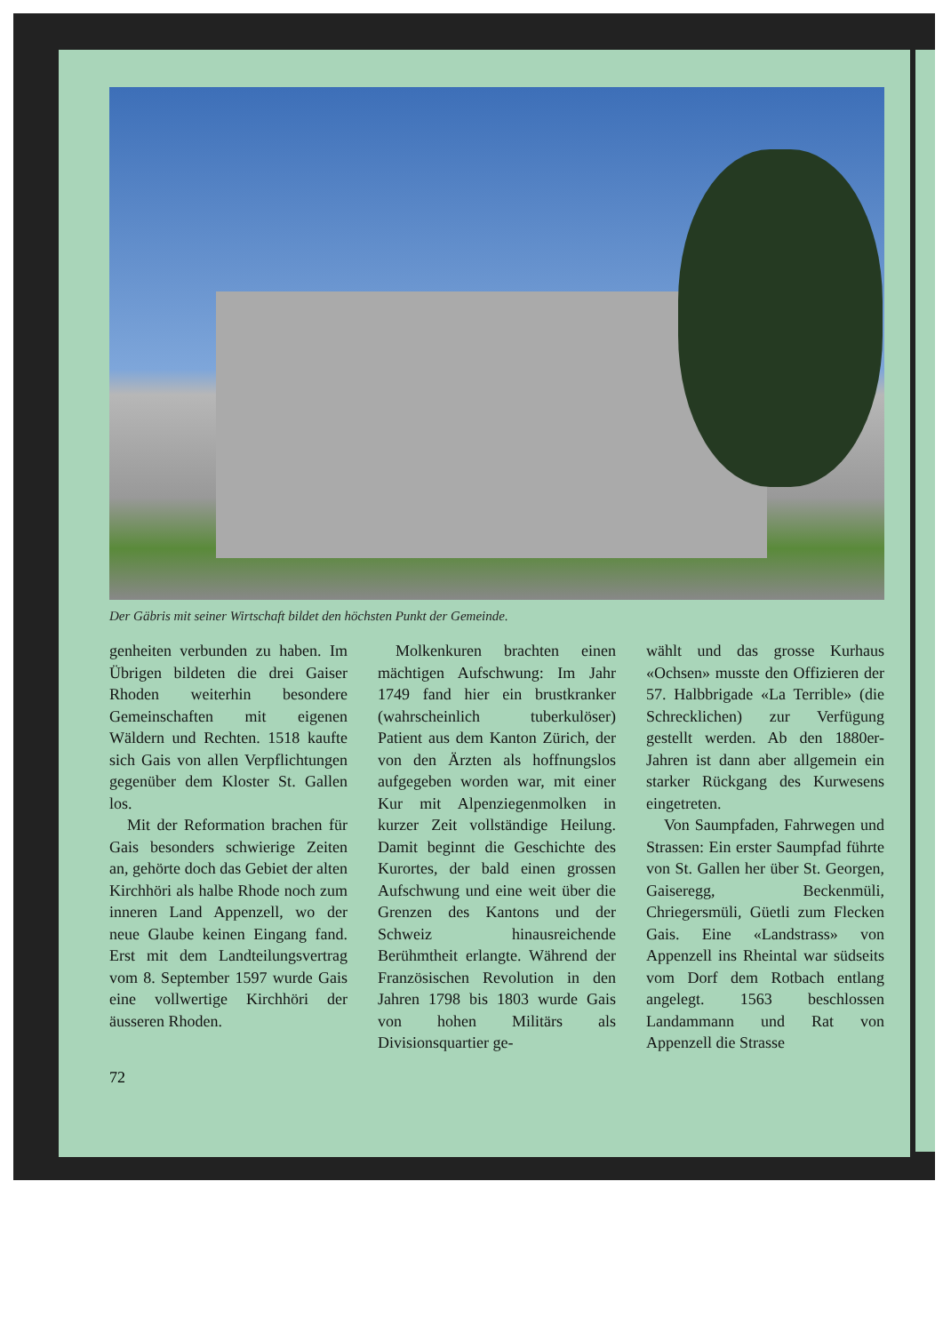Der Gäbris mit seiner Wirtschaft bildet den höchsten Punkt der Gemeinde.
genheiten verbunden zu haben. Im Übrigen bildeten die drei Gaiser Rhoden weiterhin besondere Gemeinschaften mit eigenen Wäldern und Rechten. 1518 kaufte sich Gais von allen Verpflichtungen gegenüber dem Kloster St. Gallen los.
Mit der Reformation brachen für Gais besonders schwierige Zeiten an, gehörte doch das Gebiet der alten Kirchhöri als halbe Rhode noch zum inneren Land Appenzell, wo der neue Glaube keinen Eingang fand. Erst mit dem Landteilungsvertrag vom 8. September 1597 wurde Gais eine vollwertige Kirchhöri der äusseren Rhoden.
Molkenkuren brachten einen mächtigen Aufschwung: Im Jahr 1749 fand hier ein brustkranker (wahrscheinlich tuberkulöser) Patient aus dem Kanton Zürich, der von den Ärzten als hoffnungslos aufgegeben worden war, mit einer Kur mit Alpenziegenmolken in kurzer Zeit vollständige Heilung. Damit beginnt die Geschichte des Kurortes, der bald einen grossen Aufschwung und eine weit über die Grenzen des Kantons und der Schweiz hinausreichende Berühmtheit erlangte. Während der Französischen Revolution in den Jahren 1798 bis 1803 wurde Gais von hohen Militärs als Divisionsquartier ge-
wählt und das grosse Kurhaus «Ochsen» musste den Offizieren der 57. Halbbrigade «La Terrible» (die Schrecklichen) zur Verfügung gestellt werden. Ab den 1880er-Jahren ist dann aber allgemein ein starker Rückgang des Kurwesens eingetreten.
Von Saumpfaden, Fahrwegen und Strassen: Ein erster Saumpfad führte von St. Gallen her über St. Georgen, Gaiseregg, Beckenmüli, Chriegersmüli, Güetli zum Flecken Gais. Eine «Landstrass» von Appenzell ins Rheintal war südseits vom Dorf dem Rotbach entlang angelegt. 1563 beschlossen Landammann und Rat von Appenzell die Strasse
72